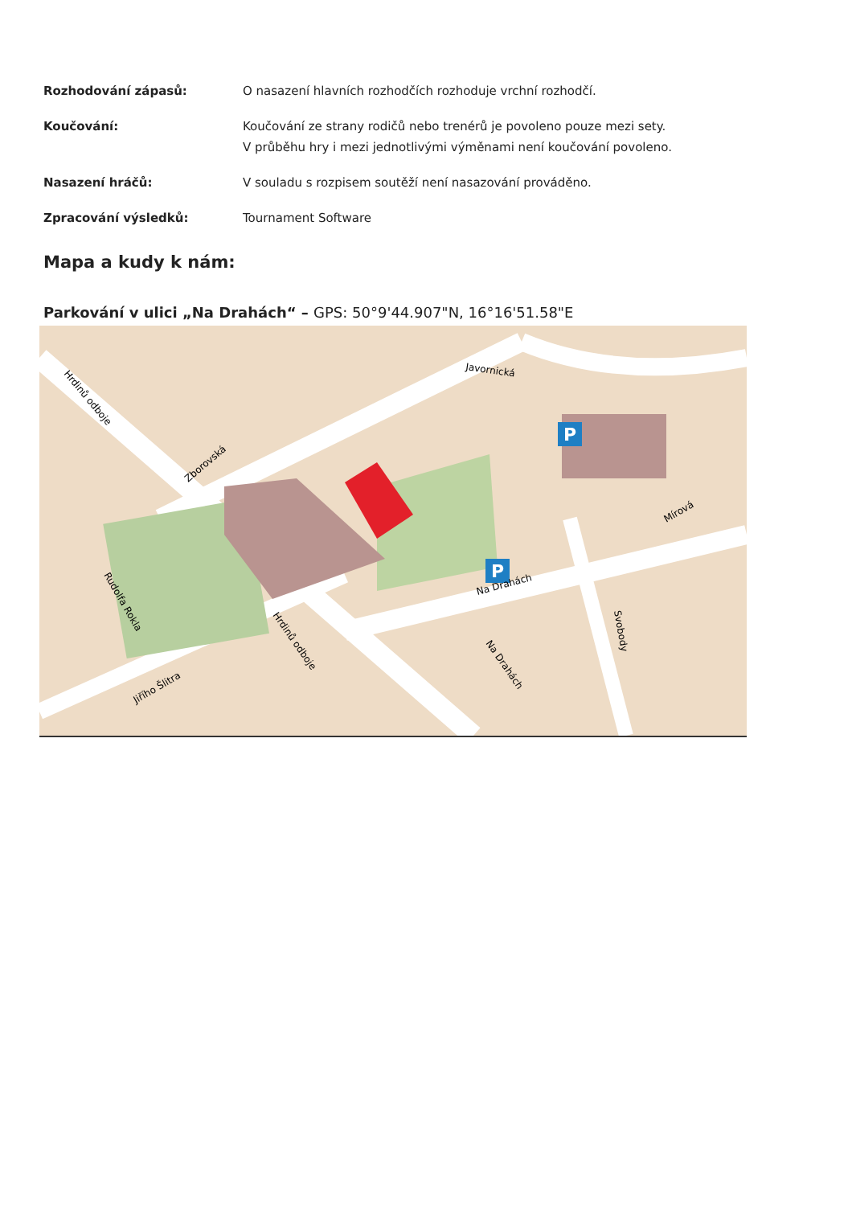Rozhodování zápasů: O nasazení hlavních rozhodčích rozhoduje vrchní rozhodčí.
Koučování: Koučování ze strany rodičů nebo trenérů je povoleno pouze mezi sety.
V průběhu hry i mezi jednotlivými výměnami není koučování povoleno.
Nasazení hráčů: V souladu s rozpisem soutěží není nasazování prováděno.
Zpracování výsledků: Tournament Software
Mapa a kudy k nám:
Parkování v ulici „Na Drahách“ – GPS: 50°9'44.907"N, 16°16'51.58"E
P
P
Javornická
Zborovská
Hrdinů odboje
Hrdinů odboje
Rudolfa Rokla
Jiřího Šlitra
Na Drahách
Na Drahách
Svobody
Mírová